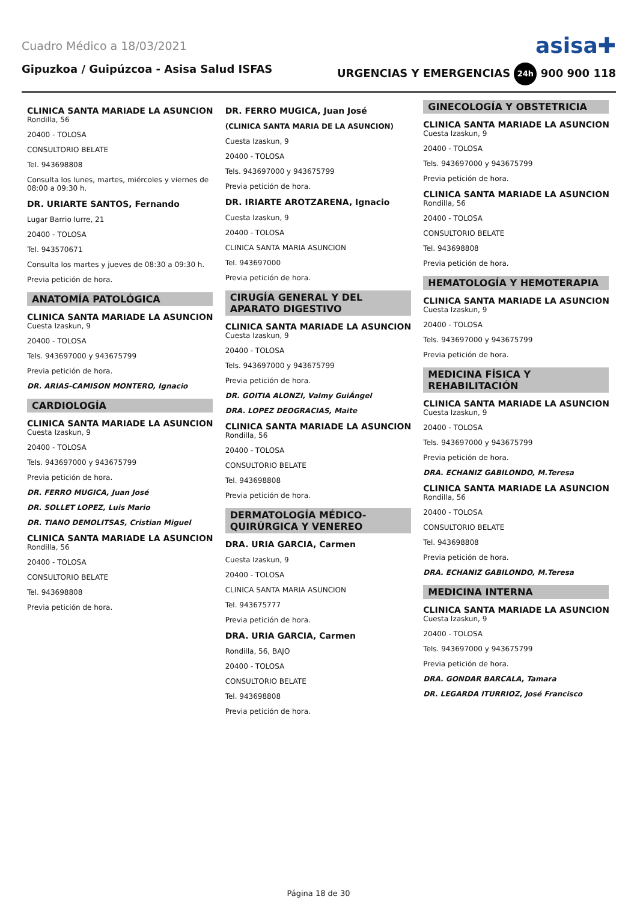Cuadro Médico a 18/03/2021 asisa✚
Gipuzkoa / Guipúzcoa - Asisa Salud ISFAS URGENCIAS Y EMERGENCIAS 24h 900 900 118
CLINICA SANTA MARIADE LA ASUNCION
Rondilla, 56
20400 - TOLOSA
CONSULTORIO BELATE
Tel. 943698808
Consulta los lunes, martes, miércoles y viernes de 08:00 a 09:30 h.
DR. URIARTE SANTOS, Fernando
Lugar Barrio Iurre, 21
20400 - TOLOSA
Tel. 943570671
Consulta los martes y jueves de 08:30 a 09:30 h.
Previa petición de hora.
ANATOMÍA PATOLÓGICA
CLINICA SANTA MARIADE LA ASUNCION
Cuesta Izaskun, 9
20400 - TOLOSA
Tels. 943697000 y 943675799
Previa petición de hora.
DR. ARIAS-CAMISON MONTERO, Ignacio
CARDIOLOGÍA
CLINICA SANTA MARIADE LA ASUNCION
Cuesta Izaskun, 9
20400 - TOLOSA
Tels. 943697000 y 943675799
Previa petición de hora.
DR. FERRO MUGICA, Juan José
DR. SOLLET LOPEZ, Luis Mario
DR. TIANO DEMOLITSAS, Cristian Miguel
CLINICA SANTA MARIADE LA ASUNCION
Rondilla, 56
20400 - TOLOSA
CONSULTORIO BELATE
Tel. 943698808
Previa petición de hora.
DR. FERRO MUGICA, Juan José
(CLINICA SANTA MARIA DE LA ASUNCION)
Cuesta Izaskun, 9
20400 - TOLOSA
Tels. 943697000 y 943675799
Previa petición de hora.
DR. IRIARTE AROTZARENA, Ignacio
Cuesta Izaskun, 9
20400 - TOLOSA
CLINICA SANTA MARIA ASUNCION
Tel. 943697000
Previa petición de hora.
CIRUGÍA GENERAL Y DEL APARATO DIGESTIVO
CLINICA SANTA MARIADE LA ASUNCION
Cuesta Izaskun, 9
20400 - TOLOSA
Tels. 943697000 y 943675799
Previa petición de hora.
DR. GOITIA ALONZI, Valmy GuiÁngel
DRA. LOPEZ DEOGRACIAS, Maite
CLINICA SANTA MARIADE LA ASUNCION
Rondilla, 56
20400 - TOLOSA
CONSULTORIO BELATE
Tel. 943698808
Previa petición de hora.
DERMATOLOGÍA MÉDICO-QUIRÚRGICA Y VENEREO
DRA. URIA GARCIA, Carmen
Cuesta Izaskun, 9
20400 - TOLOSA
CLINICA SANTA MARIA ASUNCION
Tel. 943675777
Previa petición de hora.
DRA. URIA GARCIA, Carmen
Rondilla, 56, BAJO
20400 - TOLOSA
CONSULTORIO BELATE
Tel. 943698808
Previa petición de hora.
GINECOLOGÍA Y OBSTETRICIA
CLINICA SANTA MARIADE LA ASUNCION
Cuesta Izaskun, 9
20400 - TOLOSA
Tels. 943697000 y 943675799
Previa petición de hora.
CLINICA SANTA MARIADE LA ASUNCION
Rondilla, 56
20400 - TOLOSA
CONSULTORIO BELATE
Tel. 943698808
Previa petición de hora.
HEMATOLOGÍA Y HEMOTERAPIA
CLINICA SANTA MARIADE LA ASUNCION
Cuesta Izaskun, 9
20400 - TOLOSA
Tels. 943697000 y 943675799
Previa petición de hora.
MEDICINA FÍSICA Y REHABILITACIÓN
CLINICA SANTA MARIADE LA ASUNCION
Cuesta Izaskun, 9
20400 - TOLOSA
Tels. 943697000 y 943675799
Previa petición de hora.
DRA. ECHANIZ GABILONDO, M.Teresa
CLINICA SANTA MARIADE LA ASUNCION
Rondilla, 56
20400 - TOLOSA
CONSULTORIO BELATE
Tel. 943698808
Previa petición de hora.
DRA. ECHANIZ GABILONDO, M.Teresa
MEDICINA INTERNA
CLINICA SANTA MARIADE LA ASUNCION
Cuesta Izaskun, 9
20400 - TOLOSA
Tels. 943697000 y 943675799
Previa petición de hora.
DRA. GONDAR BARCALA, Tamara
DR. LEGARDA ITURRIOZ, José Francisco
Página 18 de 30